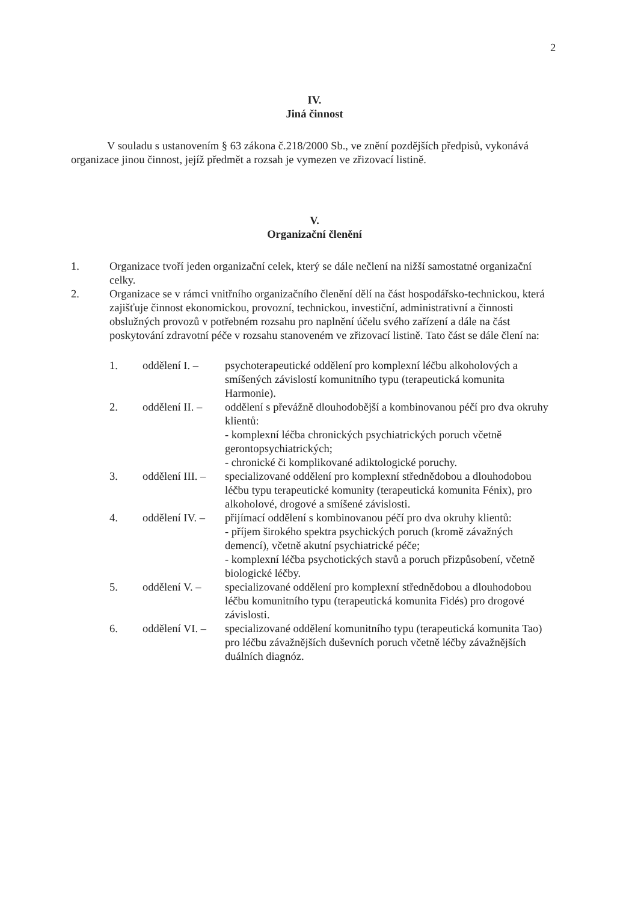2
IV.
Jiná činnost
V souladu s ustanovením § 63 zákona č.218/2000 Sb., ve znění pozdějších předpisů, vykonává organizace jinou činnost, jejíž předmět a rozsah je vymezen ve zřizovací listině.
V.
Organizační členění
1. Organizace tvoří jeden organizační celek, který se dále nečlení na nižší samostatné organizační celky.
2. Organizace se v rámci vnitřního organizačního členění dělí na část hospodářsko-technickou, která zajišťuje činnost ekonomickou, provozní, technickou, investiční, administrativní a činnosti obslužných provozů v potřebném rozsahu pro naplnění účelu svého zařízení a dále na část poskytování zdravotní péče v rozsahu stanoveném ve zřizovací listině. Tato část se dále člení na:
1. oddělení I. –
psychoterapeutické oddělení pro komplexní léčbu alkoholových a smíšených závislostí komunitního typu (terapeutická komunita Harmonie).
2. oddělení II. –
oddělení s převážně dlouhodobější a kombinovanou péčí pro dva okruhy klientů:
- komplexní léčba chronických psychiatrických poruch včetně gerontopsychiatrických;
- chronické či komplikované adiktologické poruchy.
3. oddělení III. –
specializované oddělení pro komplexní střednědobou a dlouhodobou léčbu typu terapeutické komunity (terapeutická komunita Fénix), pro alkoholové, drogové a smíšené závislosti.
4. oddělení IV. –
přijímací oddělení s kombinovanou péčí pro dva okruhy klientů:
- příjem širokého spektra psychických poruch (kromě závažných demencí), včetně akutní psychiatrické péče;
- komplexní léčba psychotických stavů a poruch přizpůsobení, včetně biologické léčby.
5. oddělení V. –
specializované oddělení pro komplexní střednědobou a dlouhodobou léčbu komunitního typu (terapeutická komunita Fidés) pro drogové závislosti.
6. oddělení VI. –
specializované oddělení komunitního typu (terapeutická komunita Tao) pro léčbu závažnějších duševních poruch včetně léčby závažnějších duálních diagnóz.